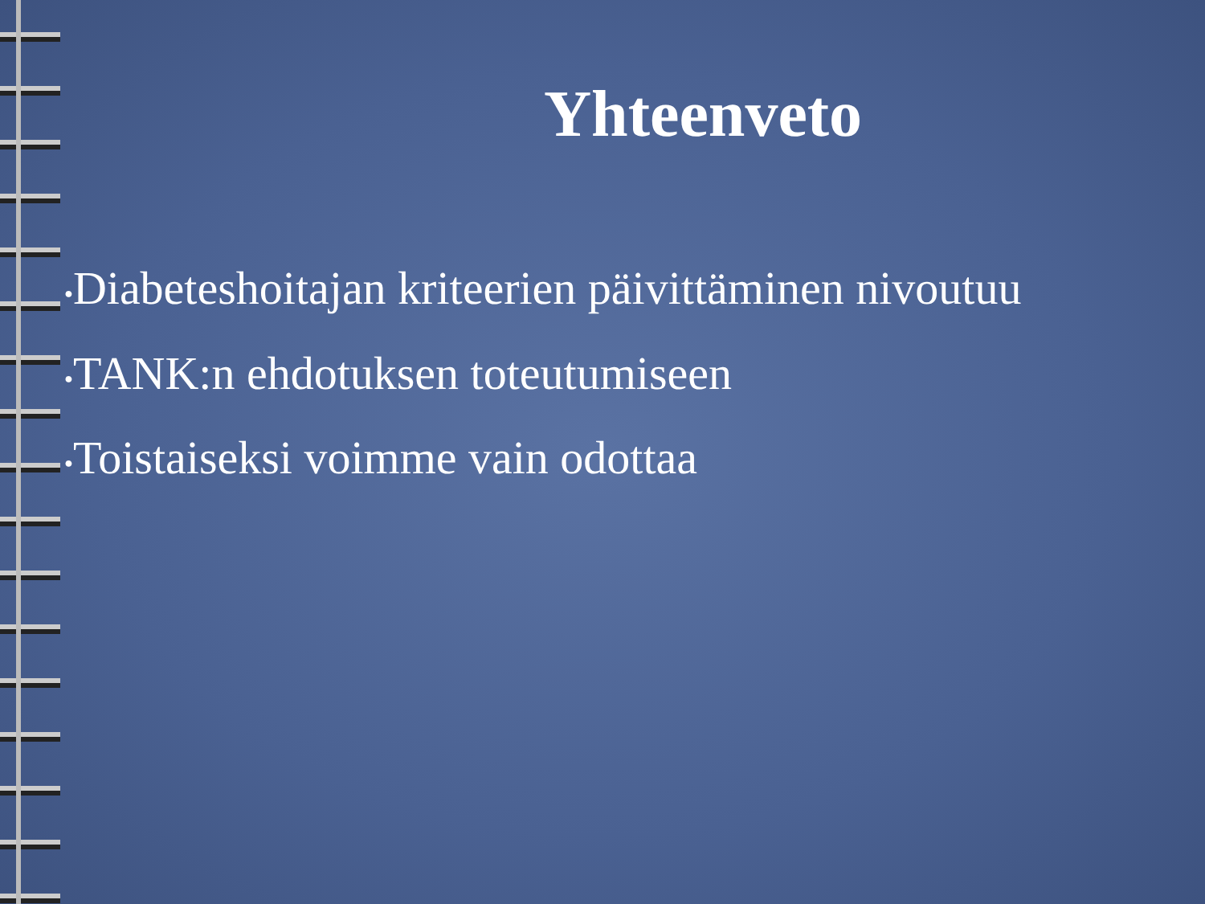Yhteenveto
●Diabeteshoitajan kriteerien päivittäminen nivoutuu
●TANK:n ehdotuksen toteutumiseen
●Toistaiseksi voimme vain odottaa